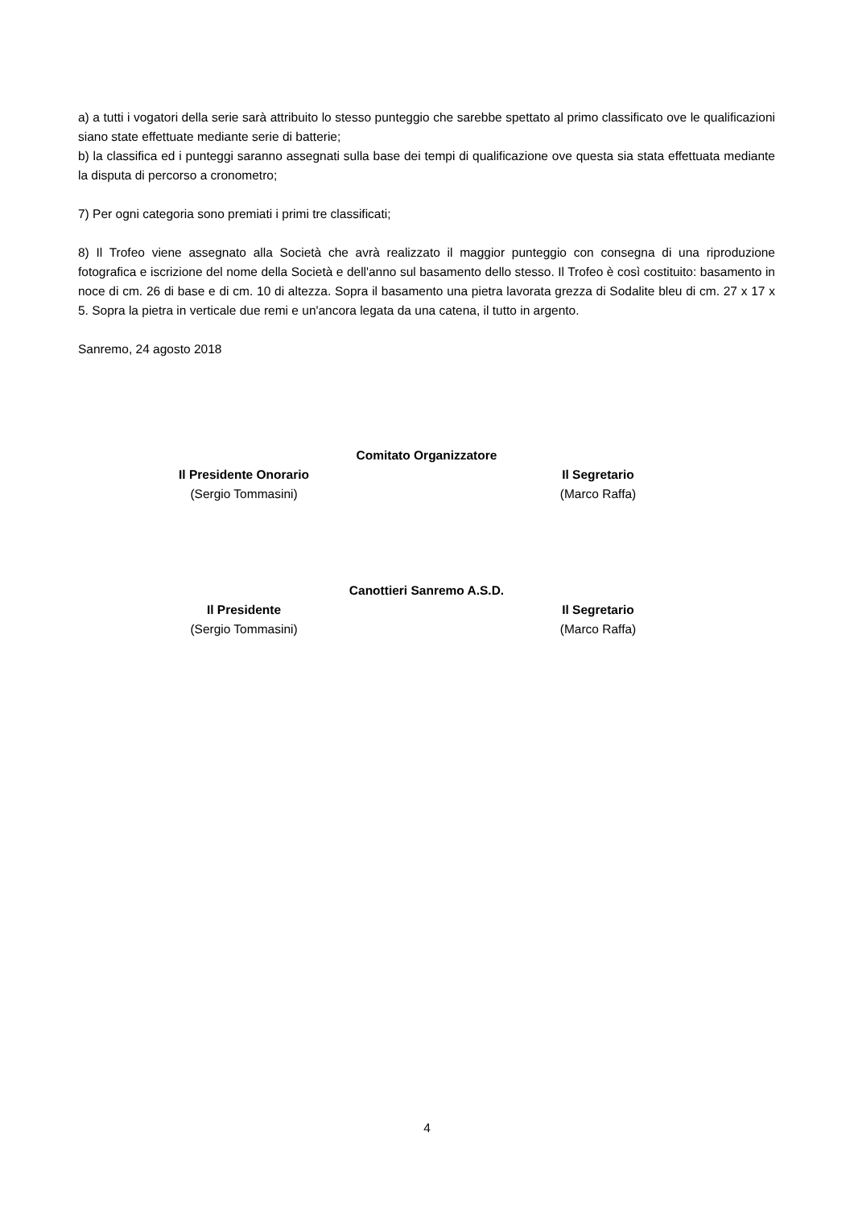a) a tutti i vogatori della serie sarà attribuito lo stesso punteggio che sarebbe spettato al primo classificato ove le qualificazioni siano state effettuate mediante serie di batterie;
b) la classifica ed i punteggi saranno assegnati sulla base dei tempi di qualificazione ove questa sia stata effettuata mediante la disputa di percorso a cronometro;
7) Per ogni categoria sono premiati i primi tre classificati;
8) Il Trofeo viene assegnato alla Società che avrà realizzato il maggior punteggio con consegna di una riproduzione fotografica e iscrizione del nome della Società e dell'anno sul basamento dello stesso. Il Trofeo è così costituito: basamento in noce di cm. 26 di base e di cm. 10 di altezza. Sopra il basamento una pietra lavorata grezza di Sodalite bleu di cm. 27 x 17 x 5. Sopra la pietra in verticale due remi e un'ancora legata da una catena, il tutto in argento.
Sanremo, 24 agosto 2018
Comitato Organizzatore
Il Presidente Onorario
(Sergio Tommasini)
Il Segretario
(Marco Raffa)
Canottieri Sanremo A.S.D.
Il Presidente
(Sergio Tommasini)
Il Segretario
(Marco Raffa)
4